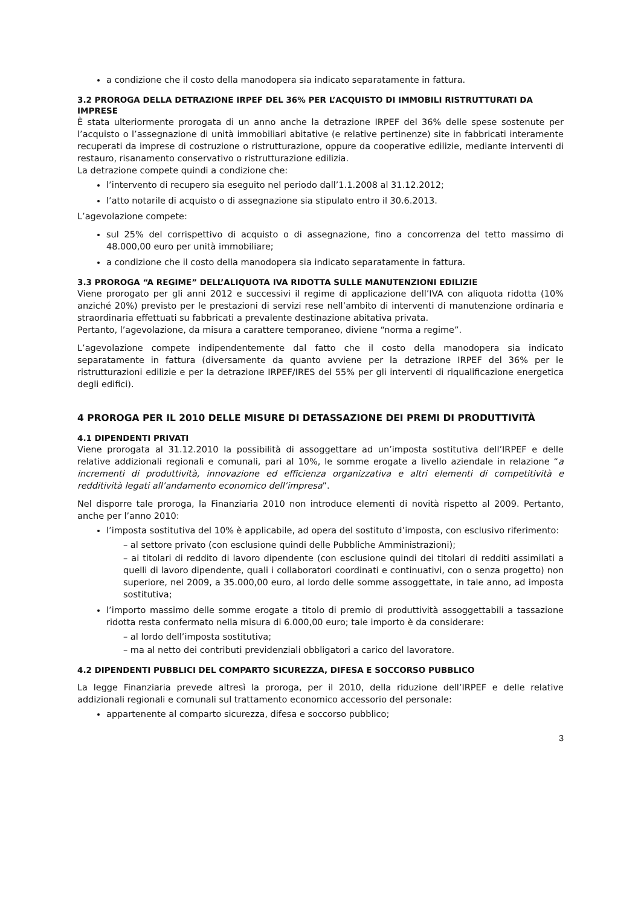a condizione che il costo della manodopera sia indicato separatamente in fattura.
3.2 PROROGA DELLA DETRAZIONE IRPEF DEL 36% PER L’ACQUISTO DI IMMOBILI RISTRUTTURATI DA IMPRESE
È stata ulteriormente prorogata di un anno anche la detrazione IRPEF del 36% delle spese sostenute per l’acquisto o l’assegnazione di unità immobiliari abitative (e relative pertinenze) site in fabbricati interamente recuperati da imprese di costruzione o ristrutturazione, oppure da cooperative edilizie, mediante interventi di restauro, risanamento conservativo o ristrutturazione edilizia.
La detrazione compete quindi a condizione che:
l’intervento di recupero sia eseguito nel periodo dall’1.1.2008 al 31.12.2012;
l’atto notarile di acquisto o di assegnazione sia stipulato entro il 30.6.2013.
L’agevolazione compete:
sul 25% del corrispettivo di acquisto o di assegnazione, fino a concorrenza del tetto massimo di 48.000,00 euro per unità immobiliare;
a condizione che il costo della manodopera sia indicato separatamente in fattura.
3.3 PROROGA “A REGIME” DELL’ALIQUOTA IVA RIDOTTA SULLE MANUTENZIONI EDILIZIE
Viene prorogato per gli anni 2012 e successivi il regime di applicazione dell’IVA con aliquota ridotta (10% anziché 20%) previsto per le prestazioni di servizi rese nell’ambito di interventi di manutenzione ordinaria e straordinaria effettuati su fabbricati a prevalente destinazione abitativa privata.
Pertanto, l’agevolazione, da misura a carattere temporaneo, diviene “norma a regime”.
L’agevolazione compete indipendentemente dal fatto che il costo della manodopera sia indicato separatamente in fattura (diversamente da quanto avviene per la detrazione IRPEF del 36% per le ristrutturazioni edilizie e per la detrazione IRPEF/IRES del 55% per gli interventi di riqualificazione energetica degli edifici).
4 PROROGA PER IL 2010 DELLE MISURE DI DETASSAZIONE DEI PREMI DI PRODUTTIVITÀ
4.1 DIPENDENTI PRIVATI
Viene prorogata al 31.12.2010 la possibilità di assoggettare ad un’imposta sostitutiva dell’IRPEF e delle relative addizionali regionali e comunali, pari al 10%, le somme erogate a livello aziendale in relazione “a incrementi di produttività, innovazione ed efficienza organizzativa e altri elementi di competitività e redditività legati all’andamento economico dell’impresa”.
Nel disporre tale proroga, la Finanziaria 2010 non introduce elementi di novità rispetto al 2009. Pertanto, anche per l’anno 2010:
l’imposta sostitutiva del 10% è applicabile, ad opera del sostituto d’imposta, con esclusivo riferimento:
– al settore privato (con esclusione quindi delle Pubbliche Amministrazioni);
– ai titolari di reddito di lavoro dipendente (con esclusione quindi dei titolari di redditi assimilati a quelli di lavoro dipendente, quali i collaboratori coordinati e continuativi, con o senza progetto) non superiore, nel 2009, a 35.000,00 euro, al lordo delle somme assoggettate, in tale anno, ad imposta sostitutiva;
l’importo massimo delle somme erogate a titolo di premio di produttività assoggettabili a tassazione ridotta resta confermato nella misura di 6.000,00 euro; tale importo è da considerare:
– al lordo dell’imposta sostitutiva;
– ma al netto dei contributi previdenziali obbligatori a carico del lavoratore.
4.2 DIPENDENTI PUBBLICI DEL COMPARTO SICUREZZA, DIFESA E SOCCORSO PUBBLICO
La legge Finanziaria prevede altresì la proroga, per il 2010, della riduzione dell’IRPEF e delle relative addizionali regionali e comunali sul trattamento economico accessorio del personale:
appartenente al comparto sicurezza, difesa e soccorso pubblico;
3